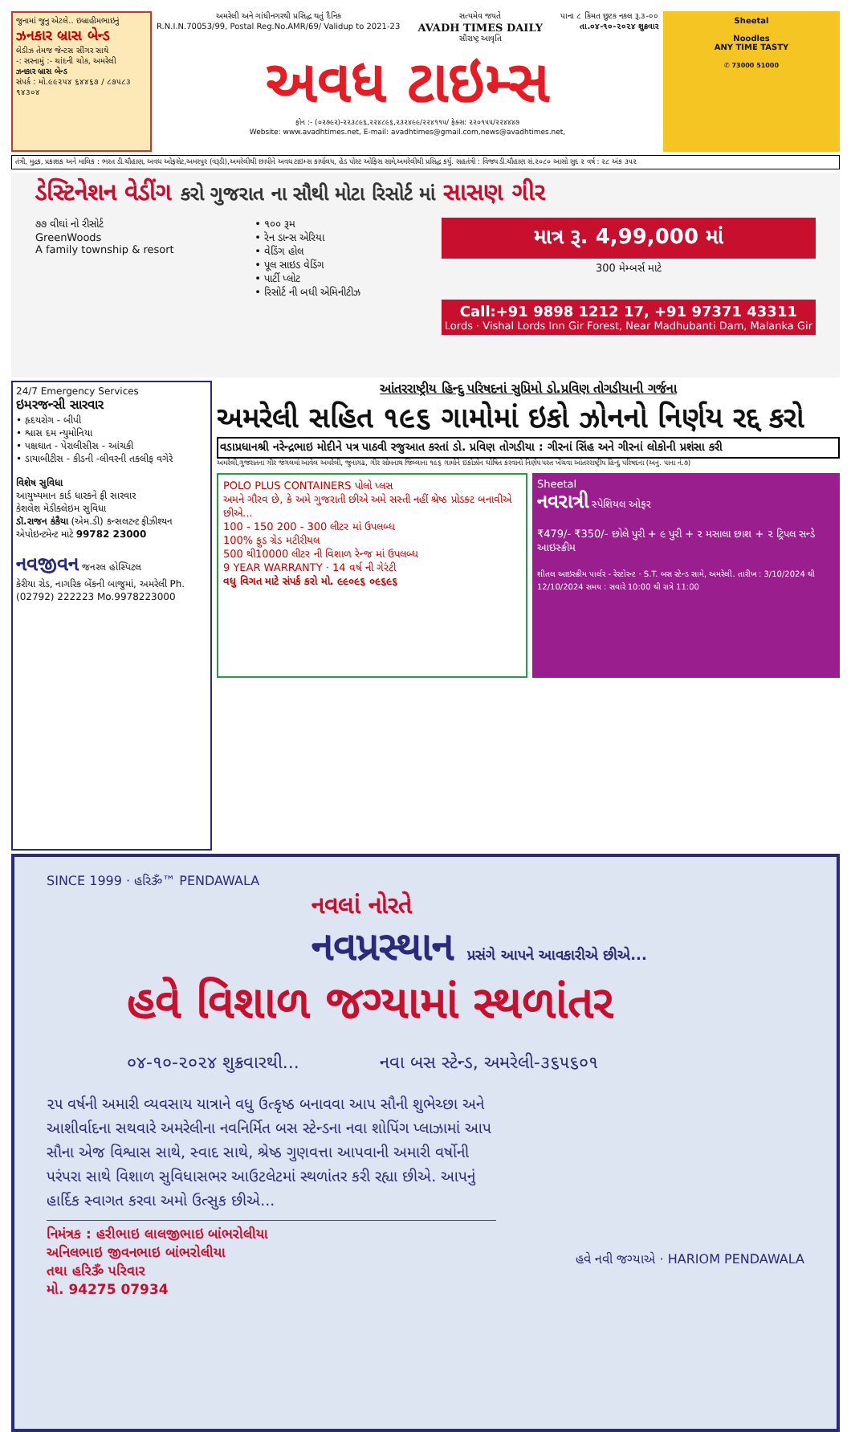જુનામાં જુનુ એટલે.. ઇબ્રાહીમભાઇનું ઝનકાર બ્રાસ બેન્ડ
લેડીઝ તેમજ જેન્ટસ સીંગર સાથે
-: સરનામું :- ચાંદની ચોક, અમરેલી
ઝનકાર બ્રાસ બેન્ડ
સંપર્ક : મો.૯૯૨૫૪ ૬૪૪૬૭ / ૮૭૫૮૩ ૧૪૩૦૪
અમરેલી અને ગાંધીનગરથી પ્રસિદ્ધ થતું દૈનિક
R.N.I.N.70053/99, Postal Reg.No.AMR/69/ Validup to 2021-23 સત્યમેવ જયતે
AVADH TIMES DAILY
સૌરાષ્ટ્ર આવૃતિ પાના ૮ કિંમત છુટક નકલ રૂ.૩-૦૦
તા.૦૪-૧૦-૨૦૨૪ શુક્રવાર
અવધ ટાઇમ્સ
ફોન :- (૦૨૭૯૨)-૨૨૩૮૯૬,૨૨૪૮૯૬,૨૩૨૪૯૯/૨૨૪૧૧૫/ ફેક્સ: ૨૨૦૧૫૫/૨૨૪૪૪૭
Website: www.avadhtimes.net, E-mail: avadhtimes@gmail.com,news@avadhtimes.net,
Sheetal
Noodles
ANY TIME TASTY
✆ 73000 51000
તંત્રી, મુદ્રક, પ્રકાશક અને માલિક : ભરત ડી.ચૌહાણ, અવધ ઓફસેટ,અમરપુર (વરૂડી),અમરેલીથી છાપીને અવધ ટાઇમ્સ કાર્યાલય, હેડ પોસ્ટ ઓફિસ સામે,અમરેલીથી પ્રસિદ્ધ કર્યુ. સહતંત્રી : વિજય ડી.ચૌહાણ સં.૨૦૮૦ આસો સુદ ૨ વર્ષ : ૨૮ અંક ૩૫૨
ડેસ્ટિનેશન વેડીંગ કરો ગુજરાત ના સૌથી મોટા રિસોર્ટ માં સાસણ ગીર
૭૭ વીઘાં નો રીસોર્ટ
GreenWoods
A family township & resort
• ૧૦૦ રૂમ
• રેન ડાન્સ એરિયા
• વેડિંગ હોલ
• પૂલ સાઇડ વેડિંગ
• પાર્ટી પ્લોટ
• રિસોર્ટ ની બધી એમિનીટીઝ
માત્ર રૂ. 4,99,000 માં
300 મેમ્બર્સ માટે
Call:+91 9898 1212 17, +91 97371 43311
Lords · Vishal Lords Inn Gir Forest, Near Madhubanti Dam, Malanka Gir
24/7 Emergency Services
ઇમરજન્સી સારવાર
• હૃદયરોગ - બીપી
• શ્વાસ દમ ન્યુમોનિયા
• પક્ષઘાત - પેરાલીસીસ - આંચકી
• ડાયાબીટીસ - કીડની -લીવરની તકલીફ વગેરે
વિશેષ સુવિધા
આયુષ્યમાન કાર્ડ ધારકને ફ્રી સારવાર
કેશલેશ મેડીક્લેઇમ સુવિધા
ડૉ.રાજન કંકૈયા (એમ.ડી) કન્સલટન્ટ ફીઝીશ્યન
એપોઇન્ટમેન્ટ માટે 99782 23000
નવજીવન જનરલ હોસ્પિટલ
કેરીયા રોડ, નાગરિક બેંકની બાજુમાં, અમરેલી Ph. (02792) 222223 Mo.9978223000
આંતરરાષ્ટ્રીય હિન્દુ પરિષદનાં સુપ્રિમો ડો.પ્રવિણ તોગડીયાની ગર્જના
અમરેલી સહિત ૧૯૬ ગામોમાં ઇકો ઝોનનો નિર્ણય રદ્દ કરો
વડાપ્રધાનશ્રી નરેન્દ્રભાઇ મોદીને પત્ર પાઠવી રજુઆત કરતાં ડો. પ્રવિણ તોગડીયા : ગીરનાં સિંહ અને ગીરનાં લોકોની પ્રશંસા કરી
અમરેલી,ગુજરાતના ગીર જંગલમાં આવેલ અમરેલી, જુનાગઢ, ગીર સોમનાથ જિલ્લાના ૧૯૬ ગામોને ઇકોઝોન ઘોષિત કરવાનો નિર્ણય પરત ખેંચવા આંતરરાષ્ટ્રીય હિન્દુ પરિષદના (અનુ. પાના નં.૭)
POLO PLUS CONTAINERS પોલો પ્લસ
અમને ગૌરવ છે, કે અમે ગુજરાતી છીએ અમે સસ્તી નહીં શ્રેષ્ઠ પ્રોડક્ટ બનાવીએ છીએ...
100 - 150 200 - 300 લીટર માં ઉપલબ્ધ
100% ફુડ ગ્રેડ મટીરીયલ
500 થી10000 લીટર ની વિશાળ રેન્જ માં ઉપલબ્ધ
9 YEAR WARRANTY · 14 વર્ષ ની ગેરંટી
વધુ વિગત માટે સંપર્ક કરો મો. ૯૯૦૯૬ ૦૯૬૯૬
Sheetal
નવરાત્રી સ્પેશિયલ ઓફર
₹479/- ₹350/- છોલે પુરી + ૯ પુરી + ૨ મસાલા છાશ + ૨ ટ્રિપલ સન્ડે આઇસ્ક્રીમ
શીતલ આઇસ્ક્રીમ પાર્લર - રેસ્ટોરન્ટ · S.T. બસ સ્ટેન્ડ સામે, અમરેલી. તારીખ : 3/10/2024 થી 12/10/2024 સમય : સવારે 10:00 થી રાત્રે 11:00
SINCE 1999 · હરિૐ™ PENDAWALA
નવલાં નોરતે
નવપ્રસ્થાન પ્રસંગે આપને આવકારીએ છીએ...
હવે વિશાળ જગ્યામાં સ્થળાંતર
૦૪-૧૦-૨૦૨૪ શુક્રવારથી... નવા બસ સ્ટેન્ડ, અમરેલી-૩૬૫૬૦૧
૨૫ વર્ષની અમારી વ્યવસાય યાત્રાને વધુ ઉત્કૃષ્ઠ બનાવવા આપ સૌની શુભેચ્છા અને આશીર્વાદના સથવારે અમરેલીના નવનિર્મિત બસ સ્ટેન્ડના નવા શોપિંગ પ્લાઝામાં આપ સૌના એજ વિશ્વાસ સાથે, સ્વાદ સાથે, શ્રેષ્ઠ ગુણવત્તા આપવાની અમારી વર્ષોની પરંપરા સાથે વિશાળ સુવિધાસભર આઉટલેટમાં સ્થળાંતર કરી રહ્યા છીએ. આપનું હાર્દિક સ્વાગત કરવા અમો ઉત્સુક છીએ...
નિમંત્રક : હરીભાઇ લાલજીભાઇ બાંભરોલીયા
અનિલભાઇ જીવનભાઇ બાંભરોલીયા
તથા હરિૐ પરિવાર
મો. 94275 07934
હવે નવી જગ્યાએ · HARIOM PENDAWALA